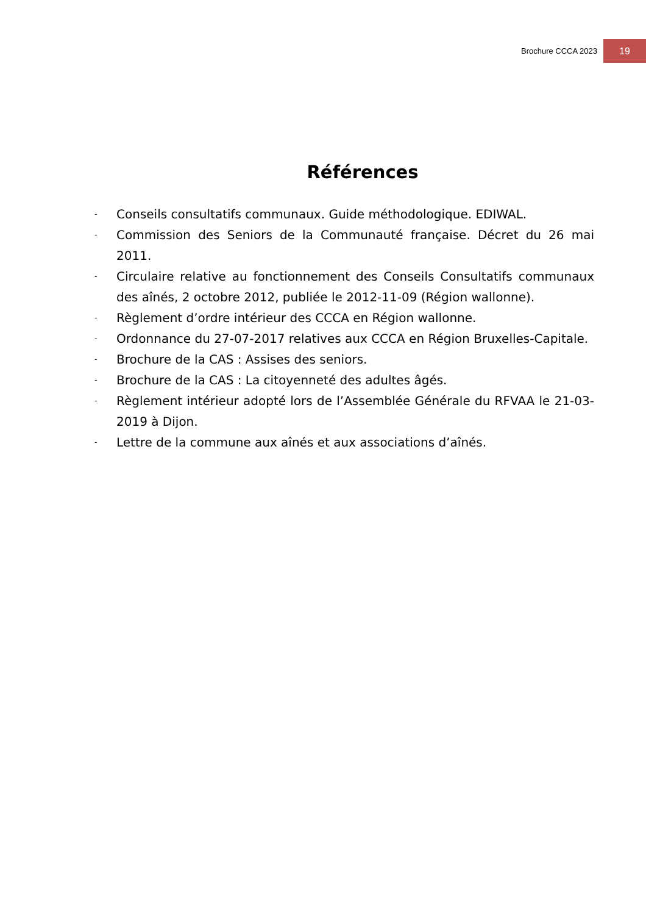Brochure CCCA 2023 19
Références
- Conseils consultatifs communaux. Guide méthodologique. EDIWAL.
- Commission des Seniors de la Communauté française. Décret du 26 mai 2011.
- Circulaire relative au fonctionnement des Conseils Consultatifs communaux des aînés, 2 octobre 2012, publiée le 2012-11-09 (Région wallonne).
- Règlement d’ordre intérieur des CCCA en Région wallonne.
- Ordonnance du 27-07-2017 relatives aux CCCA en Région Bruxelles-Capitale.
- Brochure de la CAS : Assises des seniors.
- Brochure de la CAS : La citoyenneté des adultes âgés.
- Règlement intérieur adopté lors de l’Assemblée Générale du RFVAA le 21-03-2019 à Dijon.
- Lettre de la commune aux aînés et aux associations d’aînés.